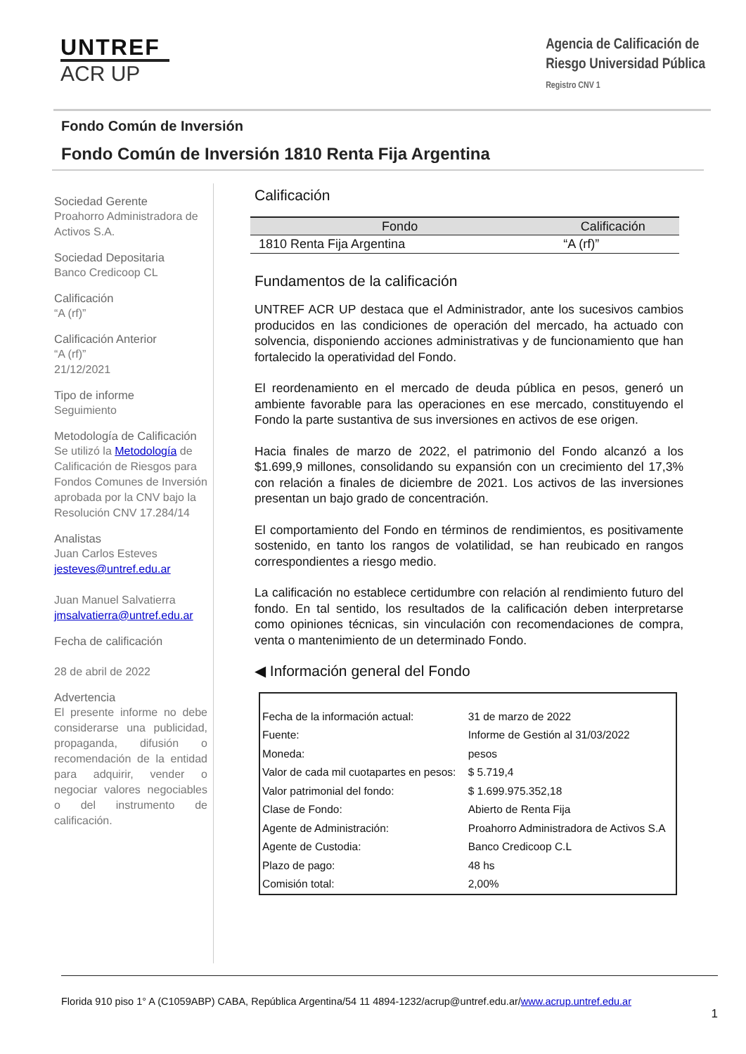UNTREF
ACR UP
Agencia de Calificación de
Riesgo Universidad Pública
Registro CNV 1
Fondo Común de Inversión
Fondo Común de Inversión 1810 Renta Fija Argentina
Sociedad Gerente
Proahorro Administradora de Activos S.A.
Sociedad Depositaria
Banco Credicoop CL
Calificación
“A (rf)”
Calificación Anterior
“A (rf)”
21/12/2021
Tipo de informe
Seguimiento
Metodología de Calificación
Se utilizó la Metodología de Calificación de Riesgos para Fondos Comunes de Inversión aprobada por la CNV bajo la Resolución CNV 17.284/14
Analistas
Juan Carlos Esteves
jesteves@untref.edu.ar
Juan Manuel Salvatierra
jmsalvatierra@untref.edu.ar
Fecha de calificación
28 de abril de 2022
Advertencia
El presente informe no debe considerarse una publicidad, propaganda, difusión o recomendación de la entidad para adquirir, vender o negociar valores negociables o del instrumento de calificación.
Calificación
| Fondo | Calificación | |
| --- | --- | --- |
| 1810 Renta Fija Argentina | “A (rf)” | |
Fundamentos de la calificación
UNTREF ACR UP destaca que el Administrador, ante los sucesivos cambios producidos en las condiciones de operación del mercado, ha actuado con solvencia, disponiendo acciones administrativas y de funcionamiento que han fortalecido la operatividad del Fondo.
El reordenamiento en el mercado de deuda pública en pesos, generó un ambiente favorable para las operaciones en ese mercado, constituyendo el Fondo la parte sustantiva de sus inversiones en activos de ese origen.
Hacia finales de marzo de 2022, el patrimonio del Fondo alcanzó a los $1.699,9 millones, consolidando su expansión con un crecimiento del 17,3% con relación a finales de diciembre de 2021. Los activos de las inversiones presentan un bajo grado de concentración.
El comportamiento del Fondo en términos de rendimientos, es positivamente sostenido, en tanto los rangos de volatilidad, se han reubicado en rangos correspondientes a riesgo medio.
La calificación no establece certidumbre con relación al rendimiento futuro del fondo. En tal sentido, los resultados de la calificación deben interpretarse como opiniones técnicas, sin vinculación con recomendaciones de compra, venta o mantenimiento de un determinado Fondo.
◀ Información general del Fondo
| Fecha de la información actual: | 31 de marzo de 2022 |
| Fuente: | Informe de Gestión al 31/03/2022 |
| Moneda: | pesos |
| Valor de cada mil cuotapartes en pesos: | $ 5.719,4 |
| Valor patrimonial del fondo: | $ 1.699.975.352,18 |
| Clase de Fondo: | Abierto de Renta Fija |
| Agente de Administración: | Proahorro Administradora de Activos S.A |
| Agente de Custodia: | Banco Credicoop C.L |
| Plazo de pago: | 48 hs |
| Comisión total: | 2,00% |
Florida 910 piso 1° A (C1059ABP) CABA, República Argentina/54 11 4894-1232/acrup@untref.edu.ar/www.acrup.untref.edu.ar
1